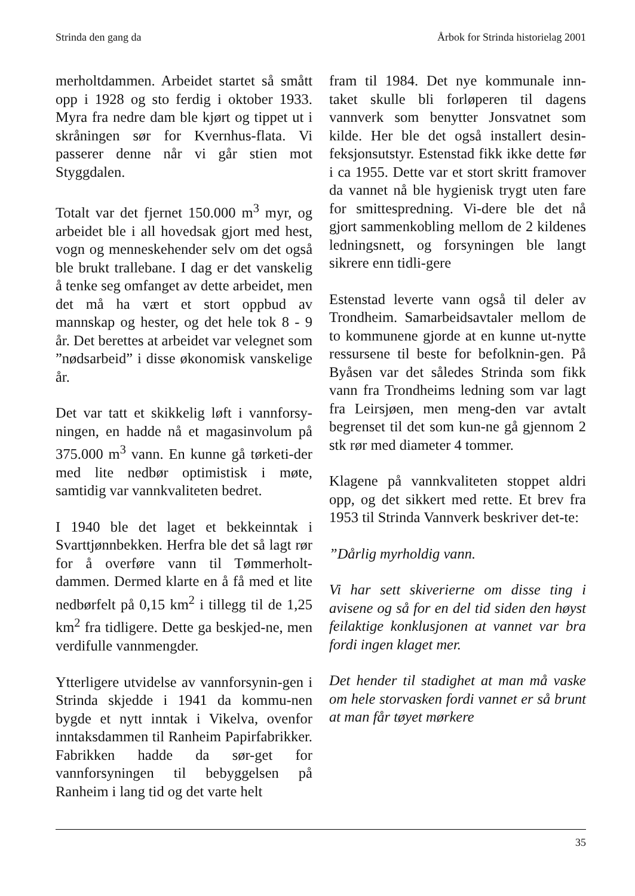Strinda den gang da Årbok for Strinda historielag 2001
merholtdammen. Arbeidet startet så smått opp i 1928 og sto ferdig i oktober 1933. Myra fra nedre dam ble kjørt og tippet ut i skråningen sør for Kvernhus-flata. Vi passerer denne når vi går stien mot Styggdalen.
Totalt var det fjernet 150.000 m<sup>3</sup> myr, og arbeidet ble i all hovedsak gjort med hest, vogn og menneskehender selv om det også ble brukt trallebane. I dag er det vanskelig å tenke seg omfanget av dette arbeidet, men det må ha vært et stort oppbud av mannskap og hester, og det hele tok 8 - 9 år. Det berettes at arbeidet var velegnet som ”nødsarbeid” i disse økonomisk vanskelige år.
Det var tatt et skikkelig løft i vannforsy-ningen, en hadde nå et magasinvolum på 375.000 m<sup>3</sup> vann. En kunne gå tørketi-der med lite nedbør optimistisk i møte, samtidig var vannkvaliteten bedret.
I 1940 ble det laget et bekkeinntak i Svarttjønnbekken. Herfra ble det så lagt rør for å overføre vann til Tømmerholt-dammen. Dermed klarte en å få med et lite nedbørfelt på 0,15 km<sup>2</sup> i tillegg til de 1,25 km<sup>2</sup> fra tidligere. Dette ga beskjed-ne, men verdifulle vannmengder.
Ytterligere utvidelse av vannforsynin-gen i Strinda skjedde i 1941 da kommu-nen bygde et nytt inntak i Vikelva, ovenfor inntaksdammen til Ranheim Papirfabrikker. Fabrikken hadde da sør-get for vannforsyningen til bebyggelsen på Ranheim i lang tid og det varte helt
fram til 1984. Det nye kommunale inn-taket skulle bli forløperen til dagens vannverk som benytter Jonsvatnet som kilde. Her ble det også installert desin-feksjonsutstyr. Estenstad fikk ikke dette før i ca 1955. Dette var et stort skritt framover da vannet nå ble hygienisk trygt uten fare for smittespredning. Vi-dere ble det nå gjort sammenkobling mellom de 2 kildenes ledningsnett, og forsyningen ble langt sikrere enn tidli-gere
Estenstad leverte vann også til deler av Trondheim. Samarbeidsavtaler mellom de to kommunene gjorde at en kunne ut-nytte ressursene til beste for befolknin-gen. På Byåsen var det således Strinda som fikk vann fra Trondheims ledning som var lagt fra Leirsjøen, men meng-den var avtalt begrenset til det som kun-ne gå gjennom 2 stk rør med diameter 4 tommer.
Klagene på vannkvaliteten stoppet aldri opp, og det sikkert med rette. Et brev fra 1953 til Strinda Vannverk beskriver det-te:
”Dårlig myrholdig vann.
Vi har sett skiverierne om disse ting i avisene og så for en del tid siden den høyst feilaktige konklusjonen at vannet var bra fordi ingen klaget mer.
Det hender til stadighet at man må vaske om hele storvasken fordi vannet er så brunt at man får tøyet mørkere
35